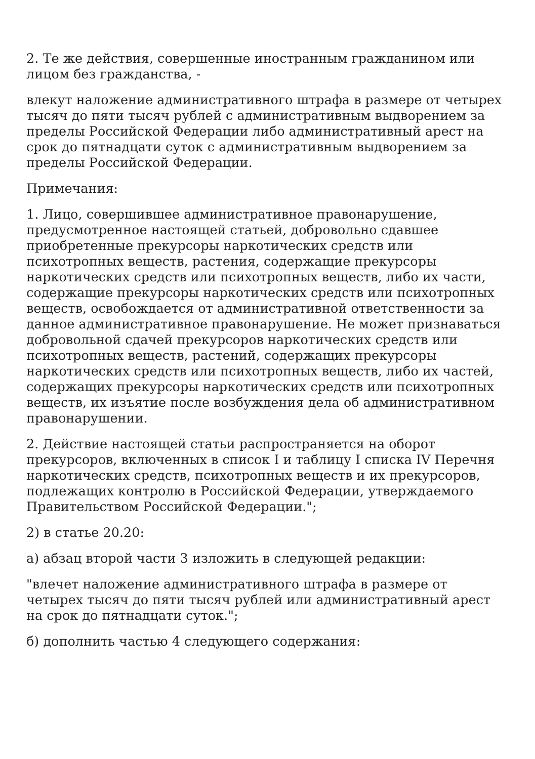2. Те же действия, совершенные иностранным гражданином или лицом без гражданства, -
влекут наложение административного штрафа в размере от четырех тысяч до пяти тысяч рублей с административным выдворением за пределы Российской Федерации либо административный арест на срок до пятнадцати суток с административным выдворением за пределы Российской Федерации.
Примечания:
1. Лицо, совершившее административное правонарушение, предусмотренное настоящей статьей, добровольно сдавшее приобретенные прекурсоры наркотических средств или психотропных веществ, растения, содержащие прекурсоры наркотических средств или психотропных веществ, либо их части, содержащие прекурсоры наркотических средств или психотропных веществ, освобождается от административной ответственности за данное административное правонарушение. Не может признаваться добровольной сдачей прекурсоров наркотических средств или психотропных веществ, растений, содержащих прекурсоры наркотических средств или психотропных веществ, либо их частей, содержащих прекурсоры наркотических средств или психотропных веществ, их изъятие после возбуждения дела об административном правонарушении.
2. Действие настоящей статьи распространяется на оборот прекурсоров, включенных в список I и таблицу I списка IV Перечня наркотических средств, психотропных веществ и их прекурсоров, подлежащих контролю в Российской Федерации, утверждаемого Правительством Российской Федерации.";
2) в статье 20.20:
а) абзац второй части 3 изложить в следующей редакции:
"влечет наложение административного штрафа в размере от четырех тысяч до пяти тысяч рублей или административный арест на срок до пятнадцати суток.";
б) дополнить частью 4 следующего содержания: